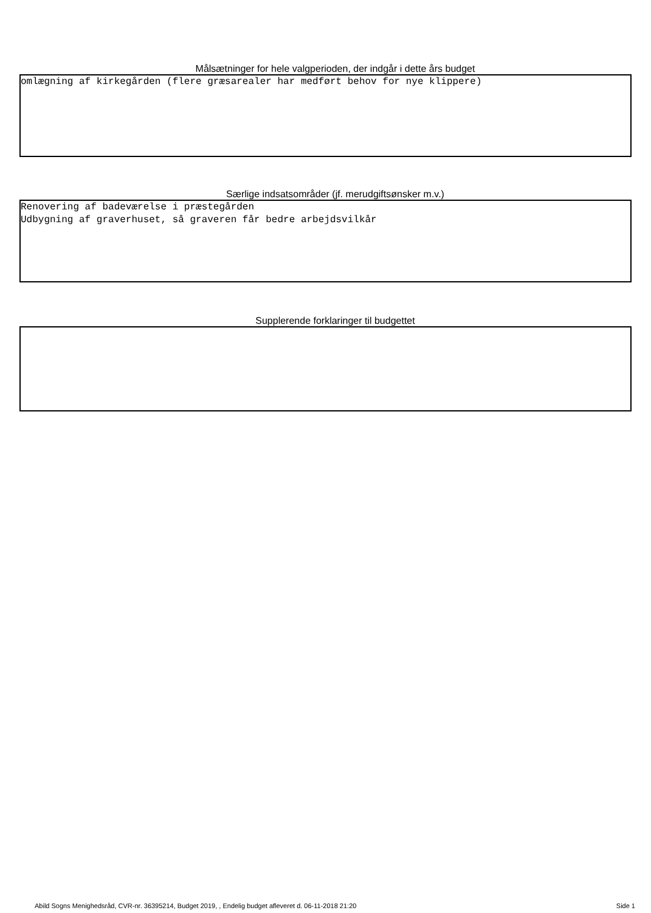Målsætninger for hele valgperioden, der indgår i dette års budget
omlægning af kirkegården (flere græsarealer har medført behov for nye klippere)
Særlige indsatsområder (jf. merudgiftsønsker m.v.)
Renovering af badeværelse i præstegården Udbygning af graverhuset, så graveren får bedre arbejdsvilkår
Supplerende forklaringer til budgettet
Abild Sogns Menighedsråd, CVR-nr. 36395214, Budget 2019, , Endelig budget afleveret d. 06-11-2018 21:20 Side 1